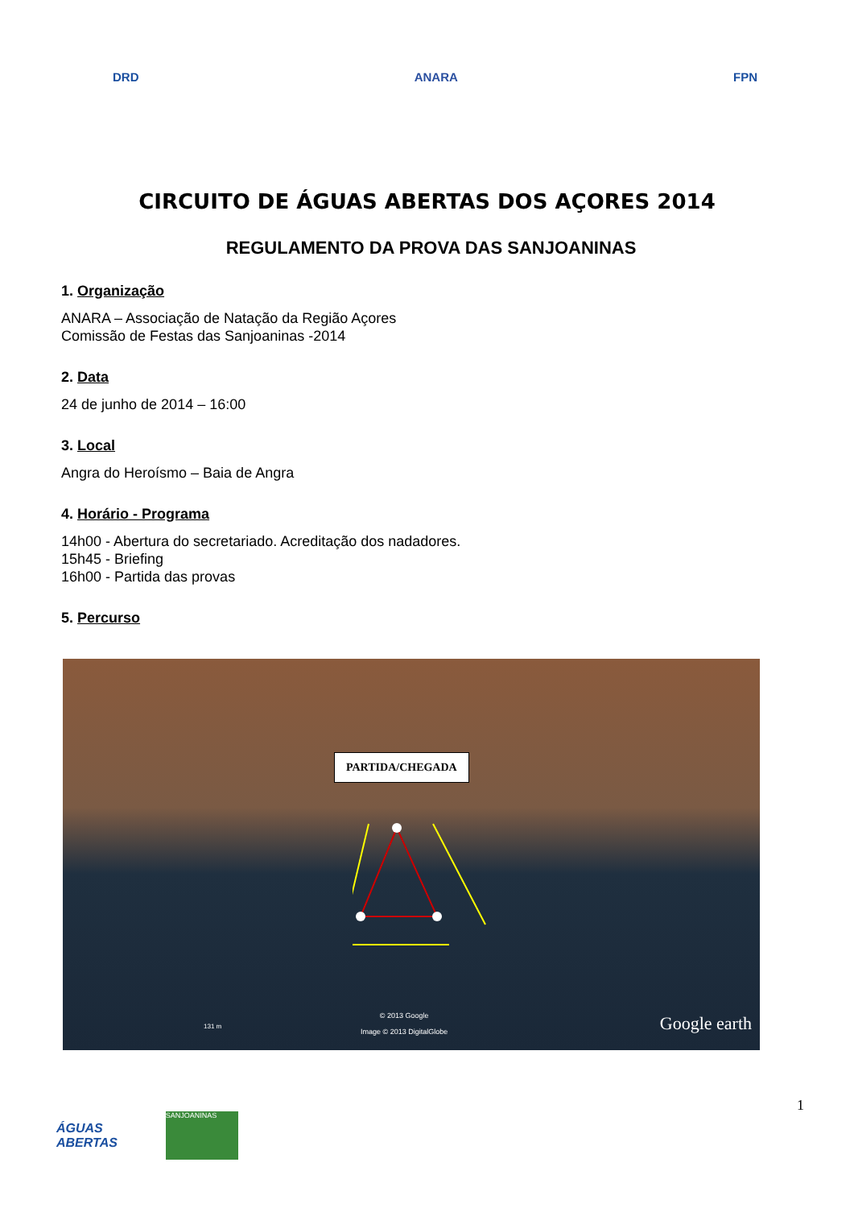DRD ANARA FPN
CIRCUITO DE ÁGUAS ABERTAS DOS AÇORES 2014
REGULAMENTO DA PROVA DAS SANJOANINAS
1. Organização
ANARA – Associação de Natação da Região Açores
Comissão de Festas das Sanjoaninas -2014
2. Data
24 de junho de 2014 – 16:00
3. Local
Angra do Heroísmo – Baia de Angra
4. Horário - Programa
14h00 - Abertura do secretariado. Acreditação dos nadadores.
15h45 - Briefing
16h00 - Partida das provas
5. Percurso
PARTIDA/CHEGADA
131 m
© 2013 Google
Image © 2013 DigitalGlobe
Google earth
1
ÁGUAS
ABERTAS
SANJOANINAS